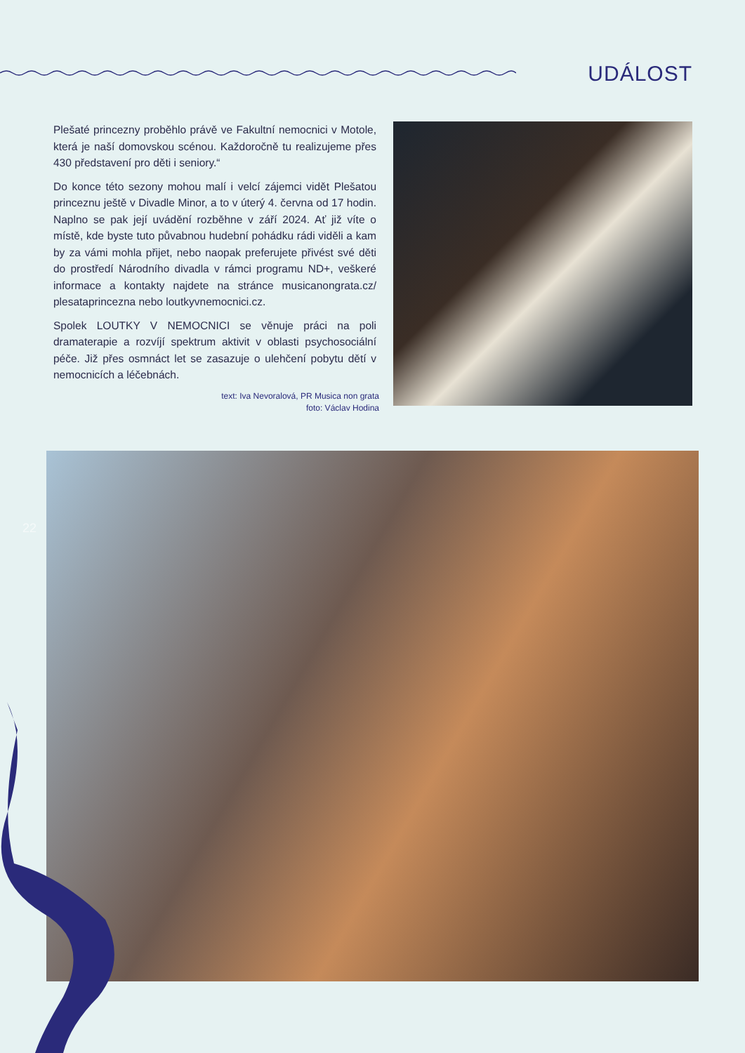UDÁLOST
Plešaté princezny proběhlo právě ve Fakultní nemocnici v Motole, která je naší domovskou scénou. Každoročně tu realizujeme přes 430 představení pro děti i seniory.“
Do konce této sezony mohou malí i velcí zájemci vidět Plešatou princeznu ještě v Divadle Minor, a to v úterý 4. června od 17 hodin. Naplno se pak její uvádění rozběhne v září 2024. Ať již víte o místě, kde byste tuto půvabnou hudební pohádku rádi viděli a kam by za vámi mohla přijet, nebo naopak preferujete přivést své děti do prostředí Národního divadla v rámci programu ND+, veškeré informace a kontakty najdete na stránce musicanongrata.cz/ plesataprincezna nebo loutkyvnemocnici.cz.
Spolek LOUTKY V NEMOCNICI se věnuje práci na poli dramaterapie a rozvíjí spektrum aktivit v oblasti psychosociální péče. Již přes osmnáct let se zasazuje o ulehčení pobytu dětí v nemocnicích a léčebnách.
text: Iva Nevoralová, PR Musica non grata
foto: Václav Hodina
22